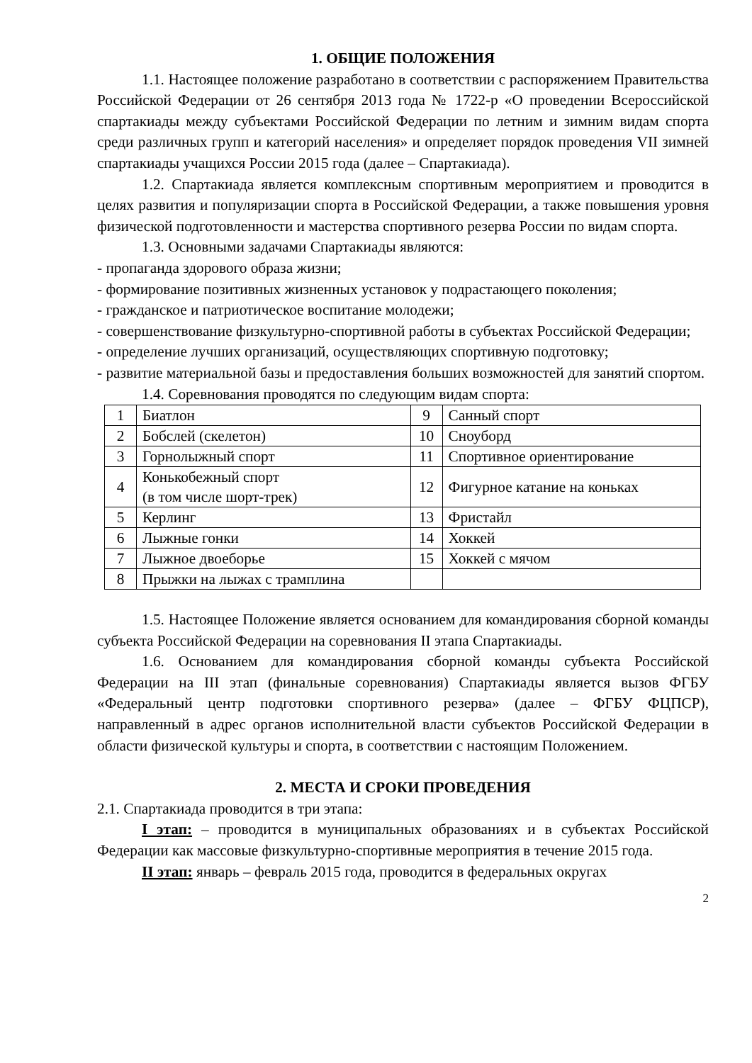1. ОБЩИЕ ПОЛОЖЕНИЯ
1.1. Настоящее положение разработано в соответствии с распоряжением Правительства Российской Федерации от 26 сентября 2013 года № 1722-р «О проведении Всероссийской спартакиады между субъектами Российской Федерации по летним и зимним видам спорта среди различных групп и категорий населения» и определяет порядок проведения VII зимней спартакиады учащихся России 2015 года (далее – Спартакиада).
1.2. Спартакиада является комплексным спортивным мероприятием и проводится в целях развития и популяризации спорта в Российской Федерации, а также повышения уровня физической подготовленности и мастерства спортивного резерва России по видам спорта.
1.3. Основными задачами Спартакиады являются:
- пропаганда здорового образа жизни;
- формирование позитивных жизненных установок у подрастающего поколения;
- гражданское и патриотическое воспитание молодежи;
- совершенствование физкультурно-спортивной работы в субъектах Российской Федерации;
- определение лучших организаций, осуществляющих спортивную подготовку;
- развитие материальной базы и предоставления больших возможностей для занятий спортом.
1.4. Соревнования проводятся по следующим видам спорта:
| 1 | Биатлон | 9 | Санный спорт |
| 2 | Бобслей (скелетон) | 10 | Сноуборд |
| 3 | Горнолыжный спорт | 11 | Спортивное ориентирование |
| 4 | Конькобежный спорт (в том числе шорт-трек) | 12 | Фигурное катание на коньках |
| 5 | Керлинг | 13 | Фристайл |
| 6 | Лыжные гонки | 14 | Хоккей |
| 7 | Лыжное двоеборье | 15 | Хоккей с мячом |
| 8 | Прыжки на лыжах с трамплина | | |
1.5. Настоящее Положение является основанием для командирования сборной команды субъекта Российской Федерации на соревнования II этапа Спартакиады.
1.6. Основанием для командирования сборной команды субъекта Российской Федерации на III этап (финальные соревнования) Спартакиады является вызов ФГБУ «Федеральный центр подготовки спортивного резерва» (далее – ФГБУ ФЦПСР), направленный в адрес органов исполнительной власти субъектов Российской Федерации в области физической культуры и спорта, в соответствии с настоящим Положением.
2. МЕСТА И СРОКИ ПРОВЕДЕНИЯ
2.1. Спартакиада проводится в три этапа:
I этап: – проводится в муниципальных образованиях и в субъектах Российской Федерации как массовые физкультурно-спортивные мероприятия в течение 2015 года.
II этап: январь – февраль 2015 года, проводится в федеральных округах
2